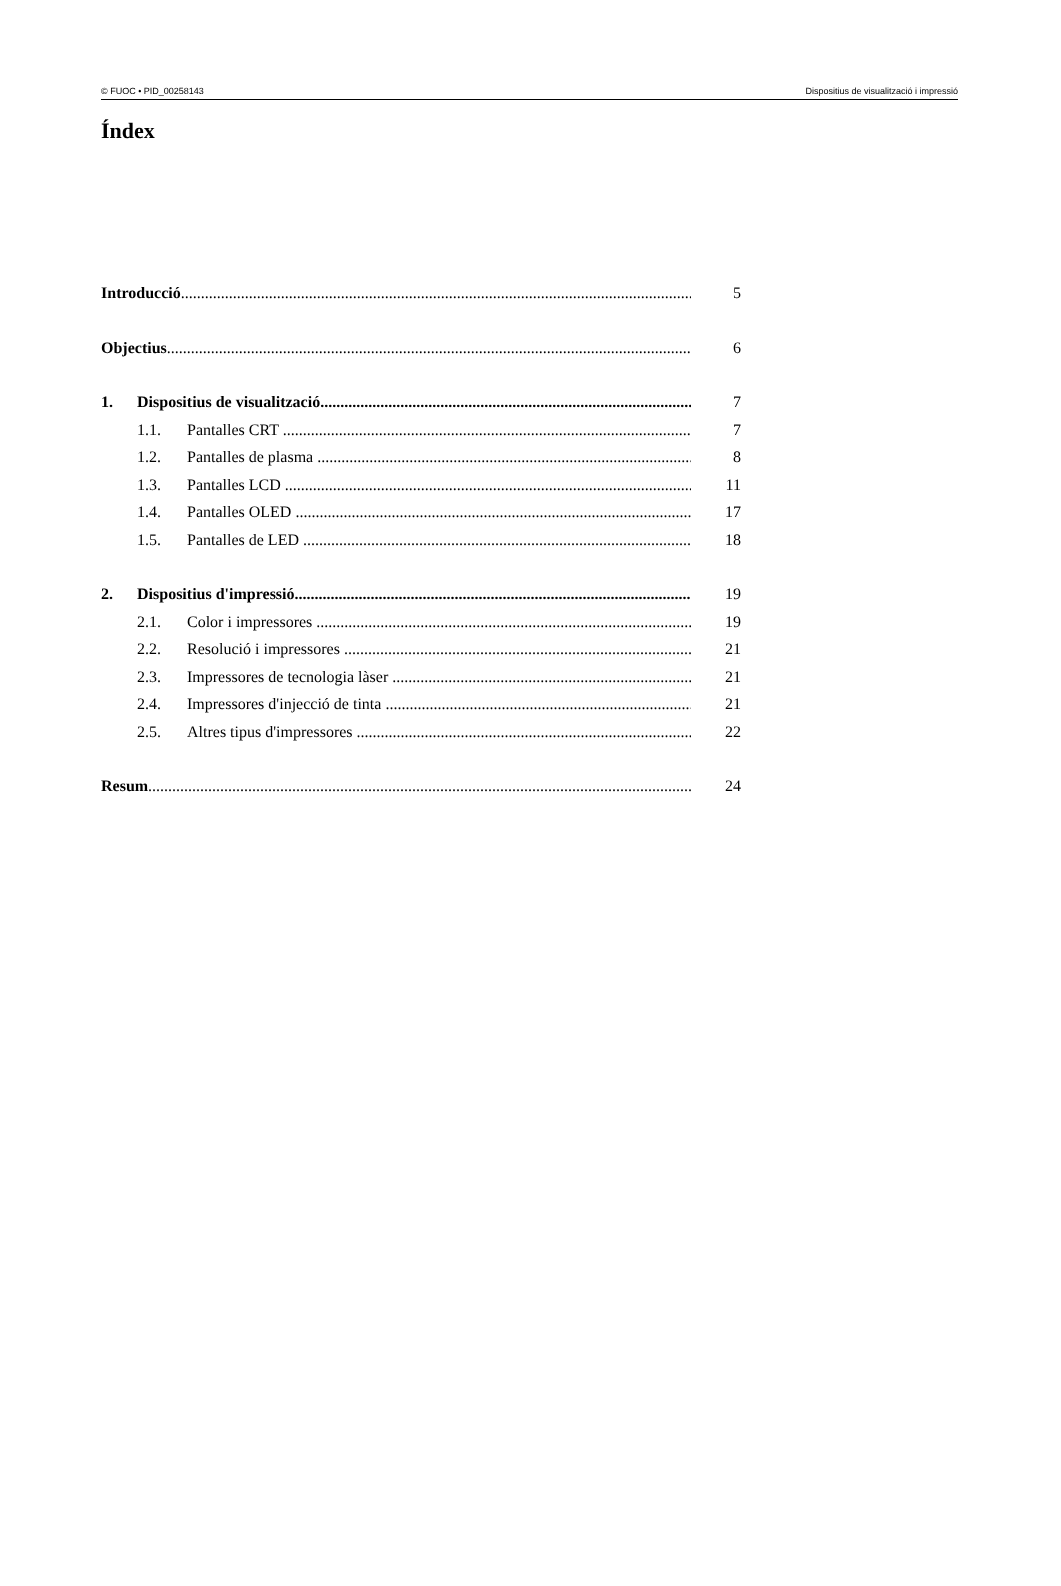© FUOC • PID_00258143 Dispositius de visualització i impressió
Índex
Introducció 5
Objectius 6
1. Dispositius de visualització 7
1.1. Pantalles CRT 7
1.2. Pantalles de plasma 8
1.3. Pantalles LCD 11
1.4. Pantalles OLED 17
1.5. Pantalles de LED 18
2. Dispositius d'impressió 19
2.1. Color i impressores 19
2.2. Resolució i impressores 21
2.3. Impressores de tecnologia làser 21
2.4. Impressores d'injecció de tinta 21
2.5. Altres tipus d'impressores 22
Resum 24